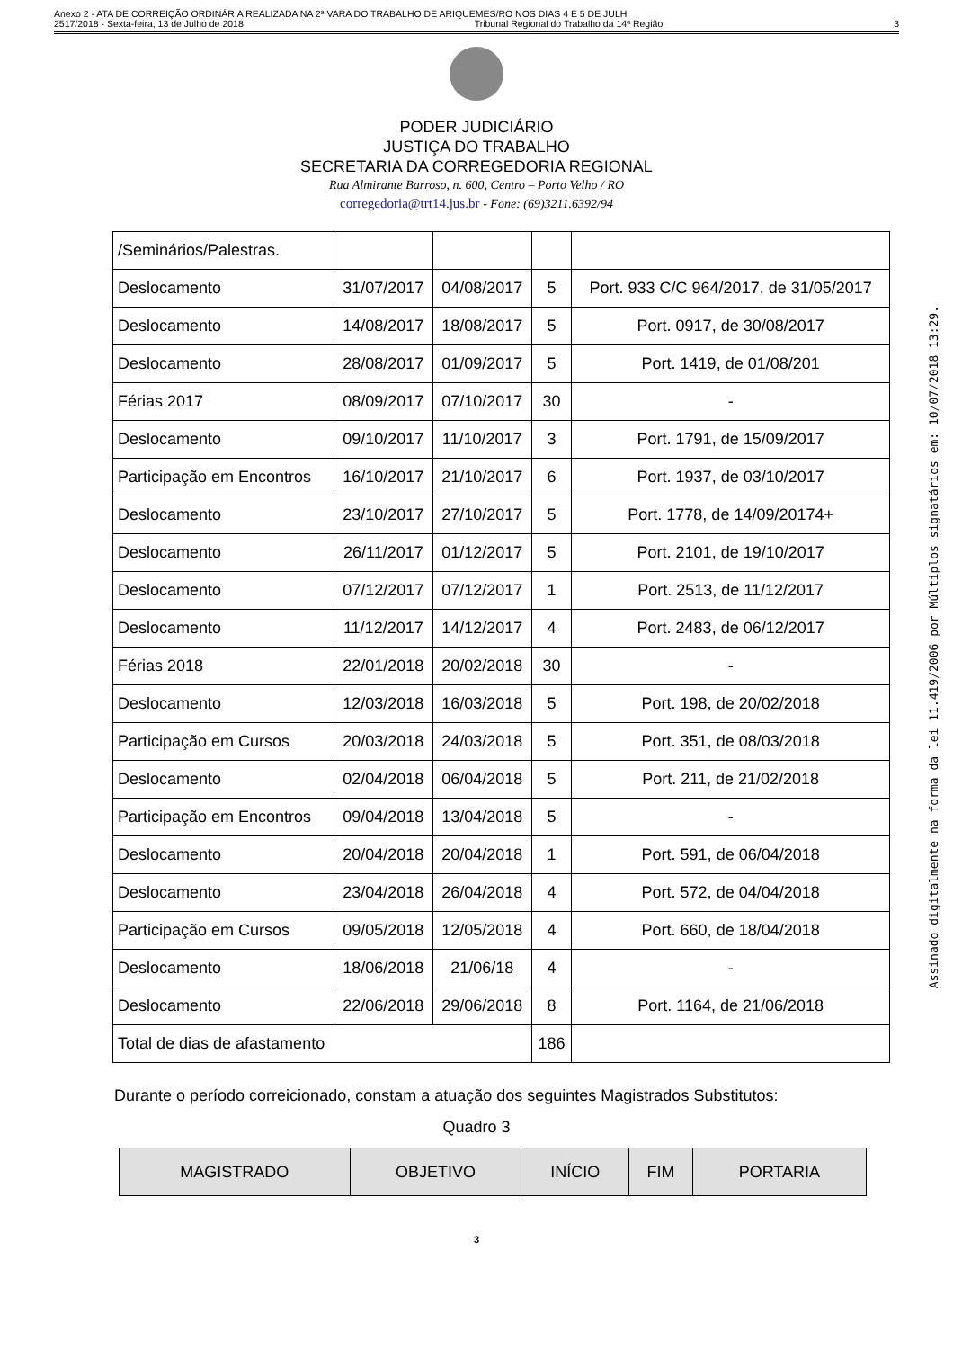Anexo 2 - ATA DE CORREIÇÃO ORDINÁRIA REALIZADA NA 2ª VARA DO TRABALHO DE ARIQUEMES/RO NOS DIAS 4 E 5 DE JULH
2517/2018 - Sexta-feira, 13 de Julho de 2018 Tribunal Regional do Trabalho da 14ª Região 3
PODER JUDICIÁRIO
JUSTIÇA DO TRABALHO
SECRETARIA DA CORREGEDORIA REGIONAL
Rua Almirante Barroso, n. 600, Centro – Porto Velho / RO
corregedoria@trt14.jus.br - Fone: (69)3211.6392/94
| /Seminários/Palestras. | | | | |
| Deslocamento | 31/07/2017 | 04/08/2017 | 5 | Port. 933 C/C 964/2017, de 31/05/2017 |
| Deslocamento | 14/08/2017 | 18/08/2017 | 5 | Port. 0917, de 30/08/2017 |
| Deslocamento | 28/08/2017 | 01/09/2017 | 5 | Port. 1419, de 01/08/201 |
| Férias 2017 | 08/09/2017 | 07/10/2017 | 30 | - |
| Deslocamento | 09/10/2017 | 11/10/2017 | 3 | Port. 1791, de 15/09/2017 |
| Participação em Encontros | 16/10/2017 | 21/10/2017 | 6 | Port. 1937, de 03/10/2017 |
| Deslocamento | 23/10/2017 | 27/10/2017 | 5 | Port. 1778, de 14/09/20174+ |
| Deslocamento | 26/11/2017 | 01/12/2017 | 5 | Port. 2101, de 19/10/2017 |
| Deslocamento | 07/12/2017 | 07/12/2017 | 1 | Port. 2513, de 11/12/2017 |
| Deslocamento | 11/12/2017 | 14/12/2017 | 4 | Port. 2483, de 06/12/2017 |
| Férias 2018 | 22/01/2018 | 20/02/2018 | 30 | - |
| Deslocamento | 12/03/2018 | 16/03/2018 | 5 | Port. 198, de 20/02/2018 |
| Participação em Cursos | 20/03/2018 | 24/03/2018 | 5 | Port. 351, de 08/03/2018 |
| Deslocamento | 02/04/2018 | 06/04/2018 | 5 | Port. 211, de 21/02/2018 |
| Participação em Encontros | 09/04/2018 | 13/04/2018 | 5 | - |
| Deslocamento | 20/04/2018 | 20/04/2018 | 1 | Port. 591, de 06/04/2018 |
| Deslocamento | 23/04/2018 | 26/04/2018 | 4 | Port. 572, de 04/04/2018 |
| Participação em Cursos | 09/05/2018 | 12/05/2018 | 4 | Port. 660, de 18/04/2018 |
| Deslocamento | 18/06/2018 | 21/06/18 | 4 | - |
| Deslocamento | 22/06/2018 | 29/06/2018 | 8 | Port. 1164, de 21/06/2018 |
| Total de dias de afastamento | | | 186 | |
Durante o período correicionado, constam a atuação dos seguintes Magistrados Substitutos:
Quadro 3
| MAGISTRADO | OBJETIVO | INÍCIO | FIM | PORTARIA |
| --- | --- | --- | --- | --- |
3
Assinado digitalmente na forma da lei 11.419/2006 por Múltiplos signatários em: 10/07/2018 13:29.